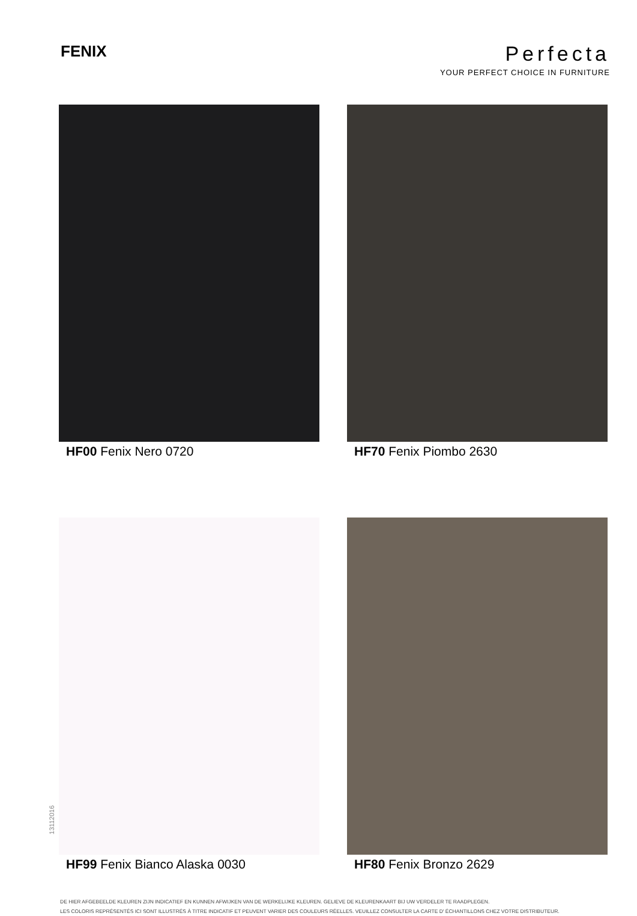FENIX
Perfecta
YOUR PERFECT CHOICE IN FURNITURE
HF00 Fenix Nero 0720
HF70 Fenix Piombo 2630
HF99 Fenix Bianco Alaska 0030
HF80 Fenix Bronzo 2629
13112016
DE HIER AFGEBEELDE KLEUREN ZIJN INDICATIEF EN KUNNEN AFWIJKEN VAN DE WERKELIJKE KLEUREN. GELIEVE DE KLEURENKAART BIJ UW VERDELER TE RAADPLEGEN.
LES COLORIS REPRÉSENTÉS ICI SONT ILLUSTRÉS À TITRE INDICATIF ET PEUVENT VARIER DES COULEURS RÉELLES. VEUILLEZ CONSULTER LA CARTE D' ÉCHANTILLONS CHEZ VOTRE DISTRIBUTEUR.